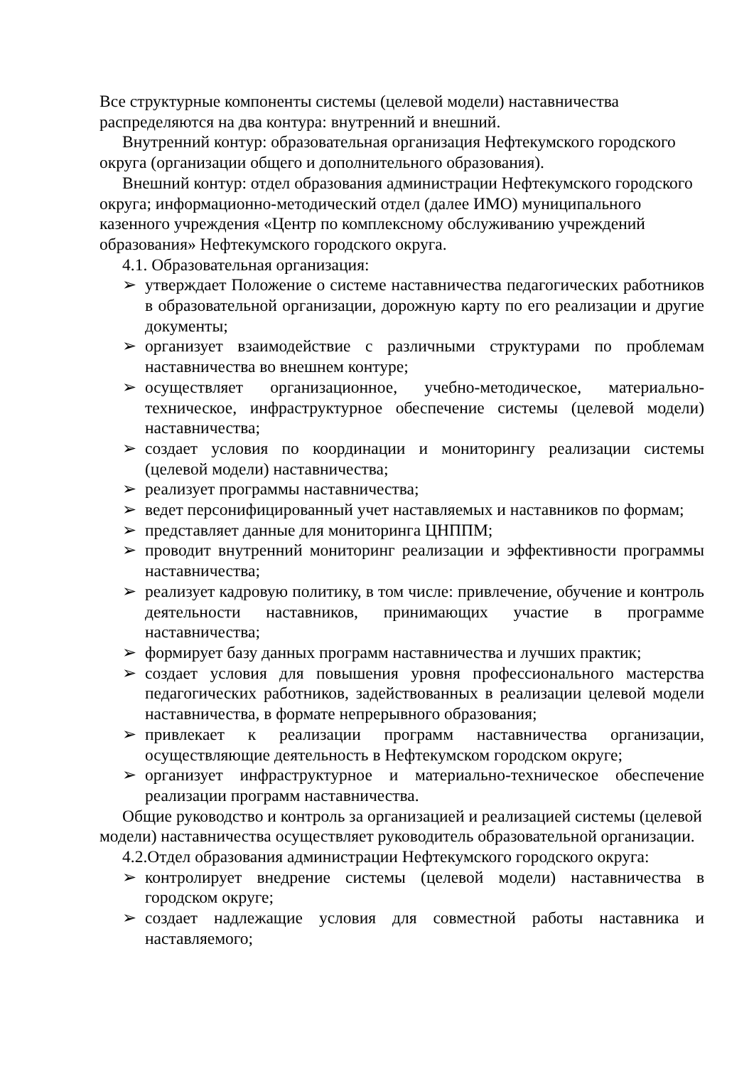Все структурные компоненты системы (целевой модели) наставничества распределяются на два контура: внутренний и внешний.
Внутренний контур: образовательная организация Нефтекумского городского округа (организации общего и дополнительного образования).
Внешний контур: отдел образования администрации Нефтекумского городского округа; информационно-методический отдел (далее ИМО) муниципального казенного учреждения «Центр по комплексному обслуживанию учреждений образования» Нефтекумского городского округа.
4.1. Образовательная организация:
➢ утверждает Положение о системе наставничества педагогических работников в образовательной организации, дорожную карту по его реализации и другие документы;
➢ организует взаимодействие с различными структурами по проблемам наставничества во внешнем контуре;
➢ осуществляет организационное, учебно-методическое, материально-техническое, инфраструктурное обеспечение системы (целевой модели) наставничества;
➢ создает условия по координации и мониторингу реализации системы (целевой модели) наставничества;
➢ реализует программы наставничества;
➢ ведет персонифицированный учет наставляемых и наставников по формам;
➢ представляет данные для мониторинга ЦНППМ;
➢ проводит внутренний мониторинг реализации и эффективности программы наставничества;
➢ реализует кадровую политику, в том числе: привлечение, обучение и контроль деятельности наставников, принимающих участие в программе наставничества;
➢ формирует базу данных программ наставничества и лучших практик;
➢ создает условия для повышения уровня профессионального мастерства педагогических работников, задействованных в реализации целевой модели наставничества, в формате непрерывного образования;
➢ привлекает к реализации программ наставничества организации, осуществляющие деятельность в Нефтекумском городском округе;
➢ организует инфраструктурное и материально-техническое обеспечение реализации программ наставничества.
Общие руководство и контроль за организацией и реализацией системы (целевой модели) наставничества осуществляет руководитель образовательной организации.
4.2.Отдел образования администрации Нефтекумского городского округа:
➢ контролирует внедрение системы (целевой модели) наставничества в городском округе;
➢ создает надлежащие условия для совместной работы наставника и наставляемого;